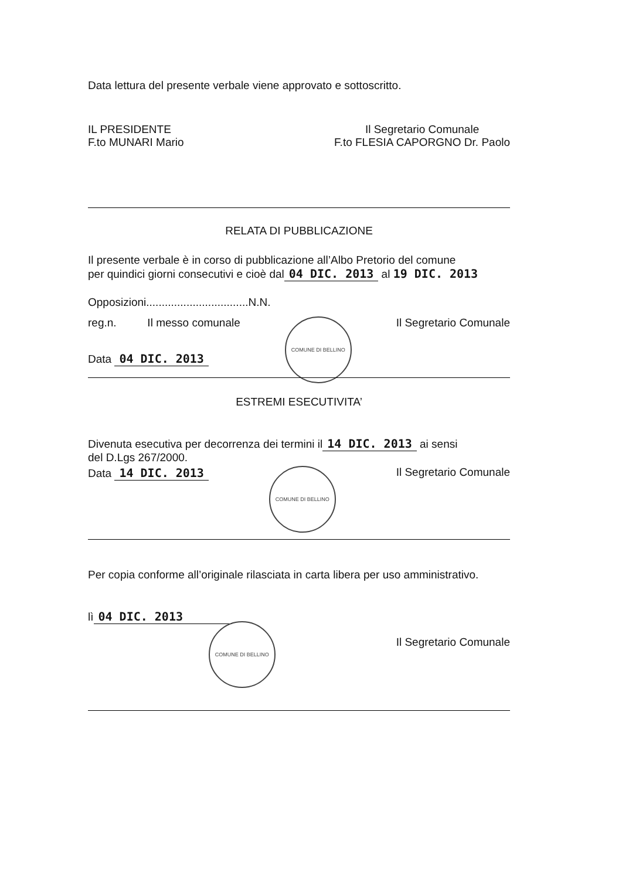Data lettura del presente verbale viene approvato e sottoscritto.
IL PRESIDENTE
F.to MUNARI Mario
Il Segretario Comunale
F.to FLESIA CAPORGNO Dr. Paolo
RELATA DI PUBBLICAZIONE
Il presente verbale è in corso di pubblicazione all’Albo Pretorio del comune
per quindici giorni consecutivi e cioè dal 04 DIC. 2013 al 19 DIC. 2013
Opposizioni.................................N.N.
reg.n. Il messo comunale
COMUNE DI BELLINO
Il Segretario Comunale
Data 04 DIC. 2013
ESTREMI ESECUTIVITA’
Divenuta esecutiva per decorrenza dei termini il 14 DIC. 2013 ai sensi
del D.Lgs 267/2000.
Data 14 DIC. 2013
COMUNE DI BELLINO
Il Segretario Comunale
Per copia conforme all’originale rilasciata in carta libera per uso amministrativo.
lì 04 DIC. 2013
COMUNE DI BELLINO
Il Segretario Comunale